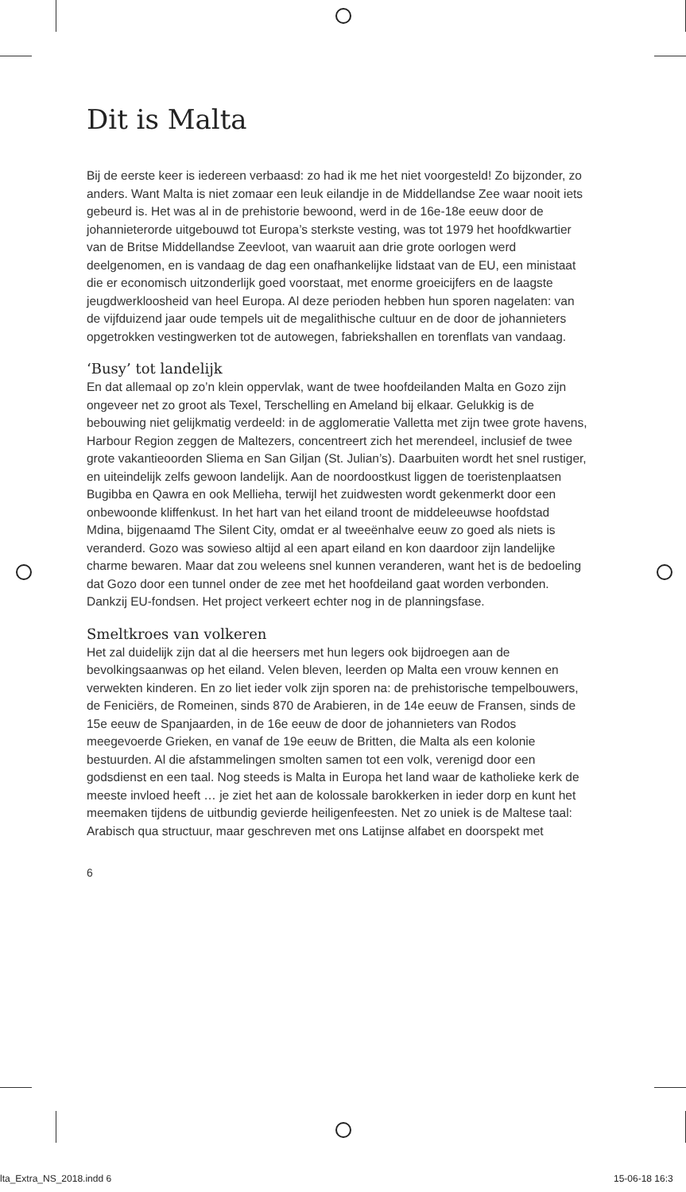Dit is Malta
Bij de eerste keer is iedereen verbaasd: zo had ik me het niet voorgesteld! Zo bijzonder, zo anders. Want Malta is niet zomaar een leuk eilandje in de Middellandse Zee waar nooit iets gebeurd is. Het was al in de prehistorie bewoond, werd in de 16e-18e eeuw door de johannieterorde uitgebouwd tot Europa’s sterkste vesting, was tot 1979 het hoofdkwartier van de Britse Middellandse Zeevloot, van waaruit aan drie grote oorlogen werd deelgenomen, en is vandaag de dag een onafhankelijke lidstaat van de EU, een ministaat die er economisch uitzonderlijk goed voorstaat, met enorme groeicijfers en de laagste jeugdwerkloosheid van heel Europa. Al deze perioden hebben hun sporen nagelaten: van de vijfduizend jaar oude tempels uit de megalithische cultuur en de door de johannieters opgetrokken vestingwerken tot de autowegen, fabriekshallen en torenflats van vandaag.
‘Busy’ tot landelijk
En dat allemaal op zo’n klein oppervlak, want de twee hoofdeilanden Malta en Gozo zijn ongeveer net zo groot als Texel, Terschelling en Ameland bij elkaar. Gelukkig is de bebouwing niet gelijkmatig verdeeld: in de agglomeratie Valletta met zijn twee grote havens, Harbour Region zeggen de Maltezers, concentreert zich het merendeel, inclusief de twee grote vakantieoorden Sliema en San Giljan (St. Julian’s). Daarbuiten wordt het snel rustiger, en uiteindelijk zelfs gewoon landelijk. Aan de noordoostkust liggen de toeristenplaatsen Bugibba en Qawra en ook Mellieha, terwijl het zuidwesten wordt gekenmerkt door een onbewoonde kliffenkust. In het hart van het eiland troont de middeleeuwse hoofdstad Mdina, bijgenaamd The Silent City, omdat er al tweeënhalve eeuw zo goed als niets is veranderd. Gozo was sowieso altijd al een apart eiland en kon daardoor zijn landelijke charme bewaren. Maar dat zou weleens snel kunnen veranderen, want het is de bedoeling dat Gozo door een tunnel onder de zee met het hoofdeiland gaat worden verbonden. Dankzij EU-fondsen. Het project verkeert echter nog in de planningsfase.
Smeltkroes van volkeren
Het zal duidelijk zijn dat al die heersers met hun legers ook bijdroegen aan de bevolkingsaanwas op het eiland. Velen bleven, leerden op Malta een vrouw kennen en verwekten kinderen. En zo liet ieder volk zijn sporen na: de prehistorische tempelbouwers, de Feniciërs, de Romeinen, sinds 870 de Arabieren, in de 14e eeuw de Fransen, sinds de 15e eeuw de Spanjaarden, in de 16e eeuw de door de johannieters van Rodos meegevoerde Grieken, en vanaf de 19e eeuw de Britten, die Malta als een kolonie bestuurden. Al die afstammelingen smolten samen tot een volk, verenigd door een godsdienst en een taal. Nog steeds is Malta in Europa het land waar de katholieke kerk de meeste invloed heeft … je ziet het aan de kolossale barokkerken in ieder dorp en kunt het meemaken tijdens de uitbundig gevierde heiligenfeesten. Net zo uniek is de Maltese taal: Arabisch qua structuur, maar geschreven met ons Latijnse alfabet en doorspekt met
6
lta_Extra_NS_2018.indd 6 15-06-18 16:3